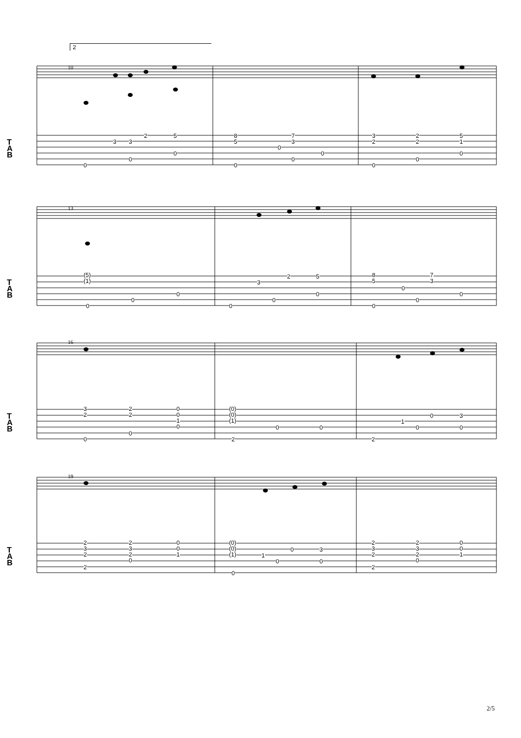2
10
13
16
19
T
A
B
T
A
B
T
A
B
T
A
B
3 3 2 5 0 0 0 8 5 7 3 0 0 0 0 3 2 2 2 5 1 0 0 0
3 3
2 5
0
0
0
8
5
0
0
7
3
0
0
3
2
0
2
2
0
5
1
0
(5)
(1)
0
0
0
3
2 5
0
0
0
8
5
0
0
7
3
0
0
3
2
0
2
2
0
0
0
1
0
(0)
(0)
(1)
2
0 0
2
1
0
0
3
0
2
3
2
2
2
3
2
0
0
0
1
(0)
(0)
(1)
0
1
0
0
3
0
2
3
2
2
2
3
2
0
0
0
1
2/5